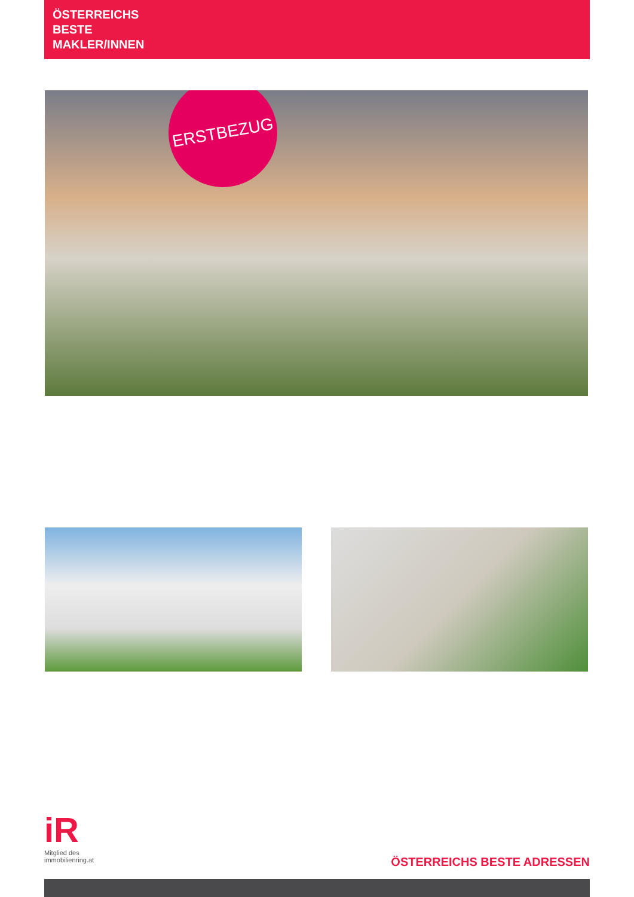ÖSTERREICHS
BESTE
MAKLER/INNEN
ERSTBEZUG
iR
Mitglied des
immobilienring.at
ÖSTERREICHS BESTE ADRESSEN